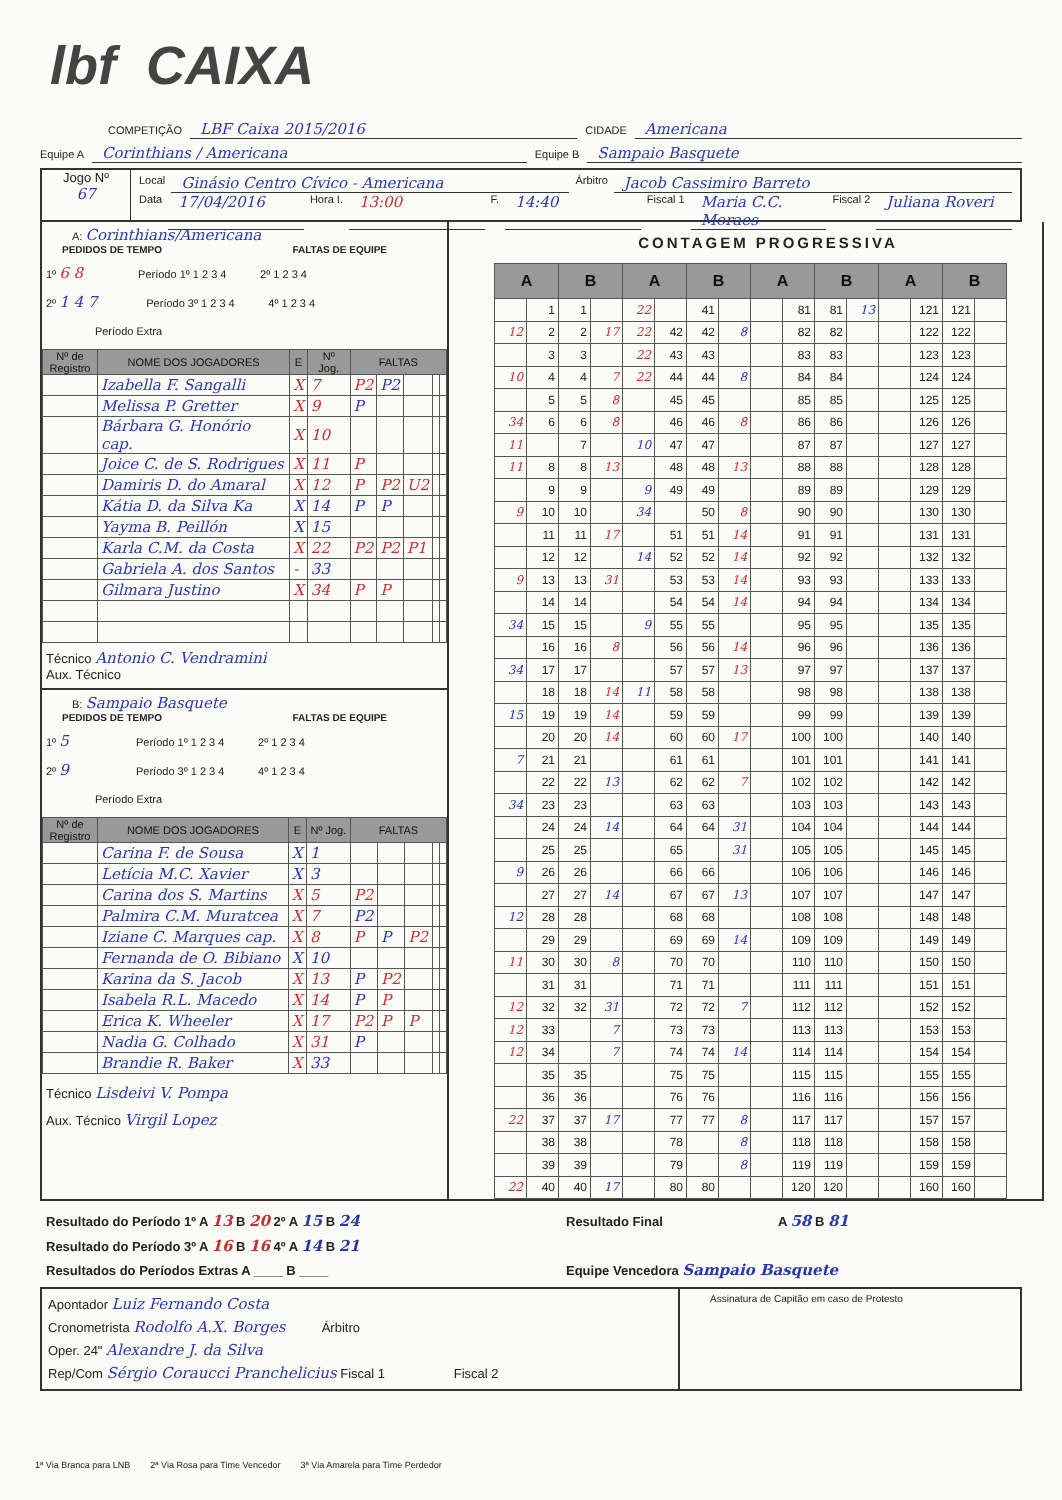lbf CAIXA
COMPETIÇÃO LBF Caixa 2015/2016 CIDADE Americana
Equipe A Corinthians / Americana Equipe B Sampaio Basquete
Jogo Nº
67
Local Ginásio Centro Cívico - Americana Árbitro Jacob Cassimiro Barreto
Data 17/04/2016 Hora I. 13:00 F. 14:40 Fiscal 1 Maria C.C. Moraes Fiscal 2 Juliana Roveri
A: Corinthians/Americana
PEDIDOS DE TEMPO FALTAS DE EQUIPE
1º 6 8 Período 1º 1 2 3 4 2º 1 2 3 4
2º 1 4 7 Período 3º 1 2 3 4 4º 1 2 3 4
Período Extra
| Nº de Registro | NOME DOS JOGADORES | E | Nº Jog. | FALTAS | | | | |
| --- | --- | --- | --- | --- | --- | --- | --- | --- |
| | Izabella F. Sangalli | X | 7 | P2 | P2 | | | |
| | Melissa P. Gretter | X | 9 | P | | | | |
| | Bárbara G. Honório cap. | X | 10 | | | | | |
| | Joice C. de S. Rodrigues | X | 11 | P | | | | |
| | Damiris D. do Amaral | X | 12 | P | P2 | U2 | | |
| | Kátia D. da Silva Ka | X | 14 | P | P | | | |
| | Yayma B. Peillón | X | 15 | | | | | |
| | Karla C.M. da Costa | X | 22 | P2 | P2 | P1 | | |
| | Gabriela A. dos Santos | - | 33 | | | | | |
| | Gilmara Justino | X | 34 | P | P | | | |
Técnico Antonio C. Vendramini
Aux. Técnico
B: Sampaio Basquete
PEDIDOS DE TEMPO FALTAS DE EQUIPE
1º 5 Período 1º 1 2 3 4 2º 1 2 3 4
2º 9 Período 3º 1 2 3 4 4º 1 2 3 4
Período Extra
| Nº de Registro | NOME DOS JOGADORES | E | Nº Jog. | FALTAS | | | | |
| --- | --- | --- | --- | --- | --- | --- | --- | --- |
| | Carina F. de Sousa | X | 1 | | | | | |
| | Letícia M.C. Xavier | X | 3 | | | | | |
| | Carina dos S. Martins | X | 5 | P2 | | | | |
| | Palmira C.M. Muratcea | X | 7 | P2 | | | | |
| | Iziane C. Marques cap. | X | 8 | P | P | P2 | | |
| | Fernanda de O. Bibiano | X | 10 | | | | | |
| | Karina da S. Jacob | X | 13 | P | P2 | | | |
| | Isabela R.L. Macedo | X | 14 | P | P | | | |
| | Erica K. Wheeler | X | 17 | P2 | P | P | | |
| | Nadia G. Colhado | X | 31 | P | | | | |
| | Brandie R. Baker | X | 33 | | | | | |
Técnico Lisdeivi V. Pompa
Aux. Técnico Virgil Lopez
CONTAGEM PROGRESSIVA
| A | | B | | A | | B | | A | | B | | A | | B | |
| --- | --- | --- | --- | --- | --- | --- | --- | --- | --- | --- | --- | --- | --- | --- | --- |
| | 1 | 1 | | 22 | | 41 | | | 81 | 81 | 13 | | 121 | 121 | |
| 12 | 2 | 2 | 17 | 22 | 42 | 42 | 8 | | 82 | 82 | | | 122 | 122 | |
| | 3 | 3 | | 22 | 43 | 43 | | | 83 | 83 | | | 123 | 123 | |
| 10 | 4 | 4 | 7 | 22 | 44 | 44 | 8 | | 84 | 84 | | | 124 | 124 | |
| | 5 | 5 | 8 | | 45 | 45 | | | 85 | 85 | | | 125 | 125 | |
| 34 | 6 | 6 | 8 | | 46 | 46 | 8 | | 86 | 86 | | | 126 | 126 | |
| 11 | | 7 | | 10 | 47 | 47 | | | 87 | 87 | | | 127 | 127 | |
| 11 | 8 | 8 | 13 | | 48 | 48 | 13 | | 88 | 88 | | | 128 | 128 | |
| | 9 | 9 | | 9 | 49 | 49 | | | 89 | 89 | | | 129 | 129 | |
| 9 | 10 | 10 | | 34 | | 50 | 8 | | 90 | 90 | | | 130 | 130 | |
| | 11 | 11 | 17 | | 51 | 51 | 14 | | 91 | 91 | | | 131 | 131 | |
| | 12 | 12 | | 14 | 52 | 52 | 14 | | 92 | 92 | | | 132 | 132 | |
| 9 | 13 | 13 | 31 | | 53 | 53 | 14 | | 93 | 93 | | | 133 | 133 | |
| | 14 | 14 | | | 54 | 54 | 14 | | 94 | 94 | | | 134 | 134 | |
| 34 | 15 | 15 | | 9 | 55 | 55 | | | 95 | 95 | | | 135 | 135 | |
| | 16 | 16 | 8 | | 56 | 56 | 14 | | 96 | 96 | | | 136 | 136 | |
| 34 | 17 | 17 | | | 57 | 57 | 13 | | 97 | 97 | | | 137 | 137 | |
| | 18 | 18 | 14 | 11 | 58 | 58 | | | 98 | 98 | | | 138 | 138 | |
| 15 | 19 | 19 | 14 | | 59 | 59 | | | 99 | 99 | | | 139 | 139 | |
| | 20 | 20 | 14 | | 60 | 60 | 17 | | 100 | 100 | | | 140 | 140 | |
| 7 | 21 | 21 | | | 61 | 61 | | | 101 | 101 | | | 141 | 141 | |
| | 22 | 22 | 13 | | 62 | 62 | 7 | | 102 | 102 | | | 142 | 142 | |
| 34 | 23 | 23 | | | 63 | 63 | | | 103 | 103 | | | 143 | 143 | |
| | 24 | 24 | 14 | | 64 | 64 | 31 | | 104 | 104 | | | 144 | 144 | |
| | 25 | 25 | | | 65 | | 31 | | 105 | 105 | | | 145 | 145 | |
| 9 | 26 | 26 | | | 66 | 66 | | | 106 | 106 | | | 146 | 146 | |
| | 27 | 27 | 14 | | 67 | 67 | 13 | | 107 | 107 | | | 147 | 147 | |
| 12 | 28 | 28 | | | 68 | 68 | | | 108 | 108 | | | 148 | 148 | |
| | 29 | 29 | | | 69 | 69 | 14 | | 109 | 109 | | | 149 | 149 | |
| 11 | 30 | 30 | 8 | | 70 | 70 | | | 110 | 110 | | | 150 | 150 | |
| | 31 | 31 | | | 71 | 71 | | | 111 | 111 | | | 151 | 151 | |
| 12 | 32 | 32 | 31 | | 72 | 72 | 7 | | 112 | 112 | | | 152 | 152 | |
| 12 | 33 | | 7 | | 73 | 73 | | | 113 | 113 | | | 153 | 153 | |
| 12 | 34 | | 7 | | 74 | 74 | 14 | | 114 | 114 | | | 154 | 154 | |
| | 35 | 35 | | | 75 | 75 | | | 115 | 115 | | | 155 | 155 | |
| | 36 | 36 | | | 76 | 76 | | | 116 | 116 | | | 156 | 156 | |
| 22 | 37 | 37 | 17 | | 77 | 77 | 8 | | 117 | 117 | | | 157 | 157 | |
| | 38 | 38 | | | 78 | | 8 | | 118 | 118 | | | 158 | 158 | |
| | 39 | 39 | | | 79 | | 8 | | 119 | 119 | | | 159 | 159 | |
| 22 | 40 | 40 | 17 | | 80 | 80 | | | 120 | 120 | | | 160 | 160 | |
Resultado do Período 1º A 13 B 20 2º A 15 B 24
Resultado do Período 3º A 16 B 16 4º A 14 B 21
Resultados do Períodos Extras A ____ B ____
Resultado Final A 58 B 81
Equipe Vencedora Sampaio Basquete
Apontador Luiz Fernando Costa
Cronometrista Rodolfo A.X. Borges Árbitro
Oper. 24" Alexandre J. da Silva
Rep/Com Sérgio Coraucci Pranchelicius Fiscal 1 Fiscal 2
Assinatura de Capitão em caso de Protesto
1ª Via Branca para LNB 2ª Via Rosa para Time Vencedor 3ª Via Amarela para Time Perdedor